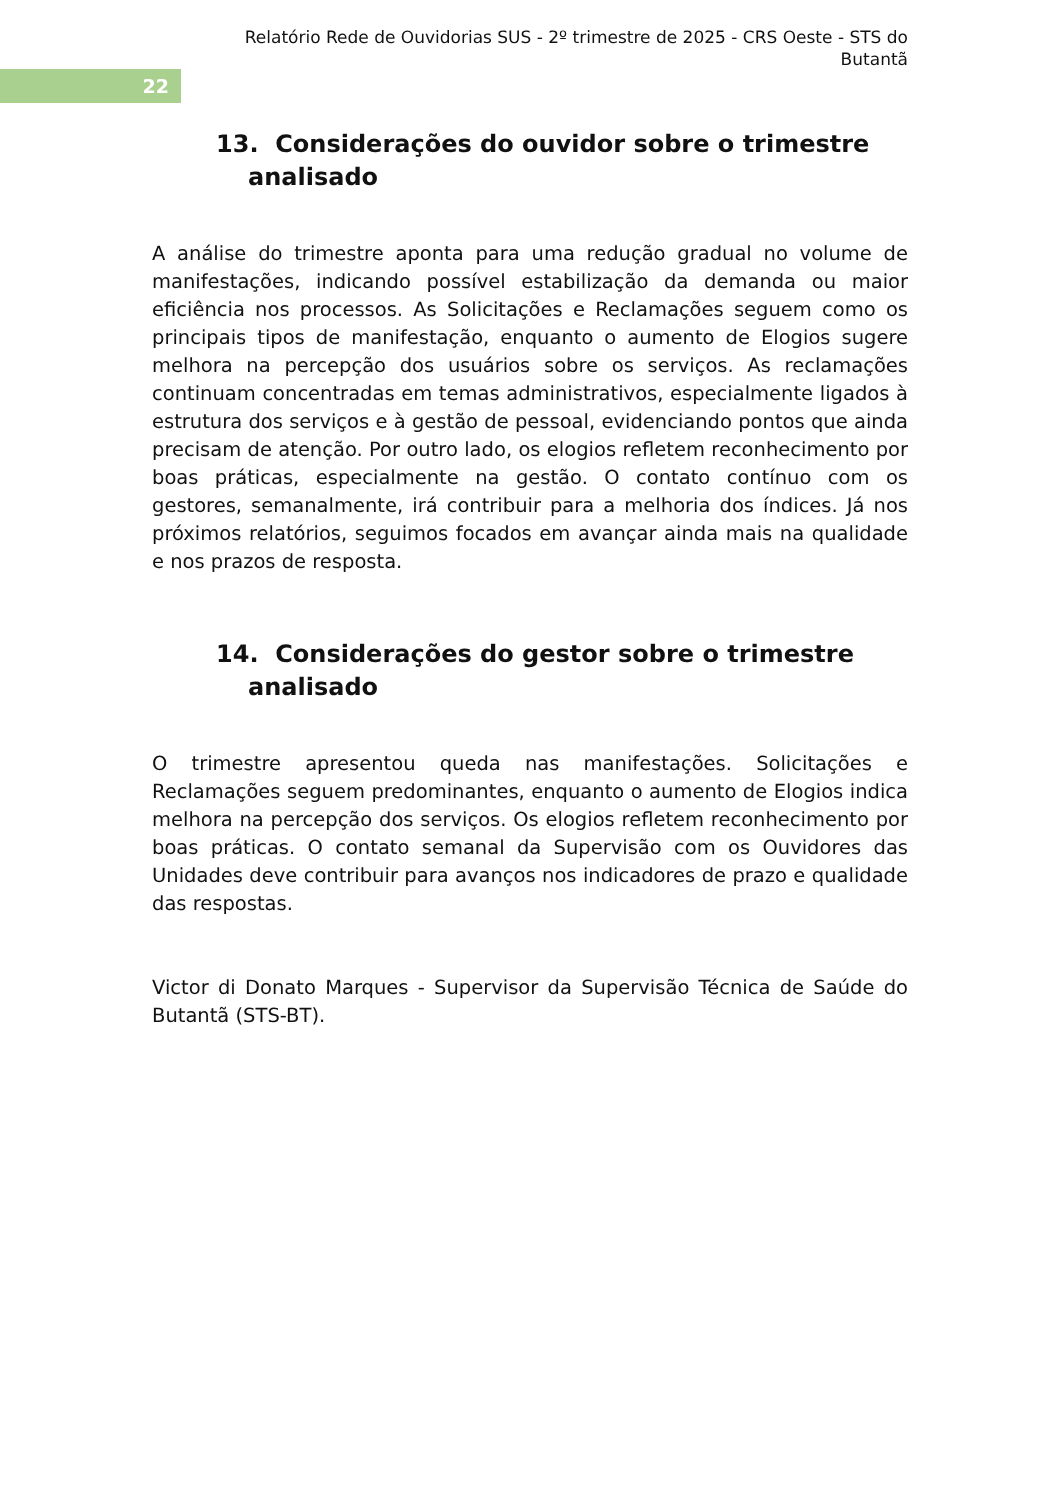Relatório Rede de Ouvidorias SUS - 2º trimestre de 2025 - CRS Oeste - STS do Butantã
22
13. Considerações do ouvidor sobre o trimestre
analisado
A análise do trimestre aponta para uma redução gradual no volume de manifestações, indicando possível estabilização da demanda ou maior eficiência nos processos. As Solicitações e Reclamações seguem como os principais tipos de manifestação, enquanto o aumento de Elogios sugere melhora na percepção dos usuários sobre os serviços. As reclamações continuam concentradas em temas administrativos, especialmente ligados à estrutura dos serviços e à gestão de pessoal, evidenciando pontos que ainda precisam de atenção. Por outro lado, os elogios refletem reconhecimento por boas práticas, especialmente na gestão. O contato contínuo com os gestores, semanalmente, irá contribuir para a melhoria dos índices. Já nos próximos relatórios, seguimos focados em avançar ainda mais na qualidade e nos prazos de resposta.
14. Considerações do gestor sobre o trimestre
analisado
O trimestre apresentou queda nas manifestações. Solicitações e Reclamações seguem predominantes, enquanto o aumento de Elogios indica melhora na percepção dos serviços. Os elogios refletem reconhecimento por boas práticas. O contato semanal da Supervisão com os Ouvidores das Unidades deve contribuir para avanços nos indicadores de prazo e qualidade das respostas.
Victor di Donato Marques - Supervisor da Supervisão Técnica de Saúde do Butantã (STS-BT).